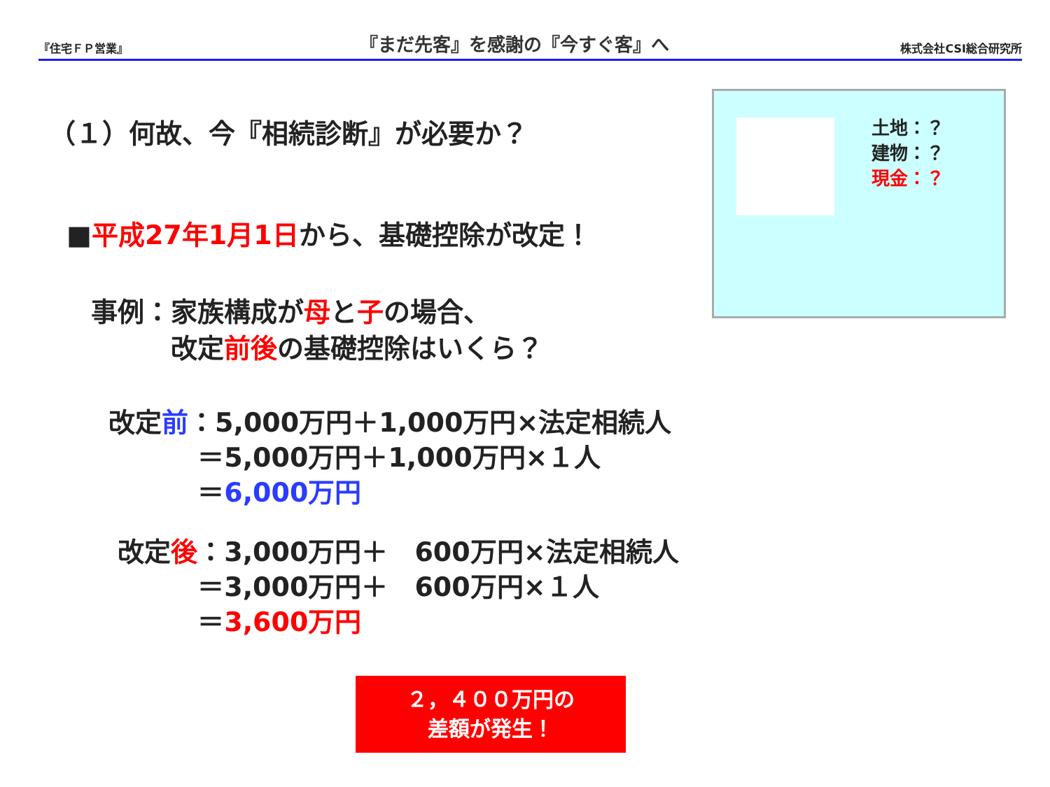『住宅ＦＰ営業』 『まだ先客』を感謝の『今すぐ客』へ 株式会社CSI総合研究所
（１）何故、今『相続診断』が必要か？
■平成27年1月1日から、基礎控除が改定！
事例：家族構成が母と子の場合、
　　　改定前後の基礎控除はいくら？
改定前：5,000万円＋1,000万円×法定相続人 　　　 ＝5,000万円＋1,000万円×１人 　　　 ＝6,000万円
改定後：3,000万円＋　600万円×法定相続人 　　　 ＝3,000万円＋　600万円×１人 　　　 ＝3,600万円
土地：？
建物：？
現金：？
２，４００万円の
差額が発生！